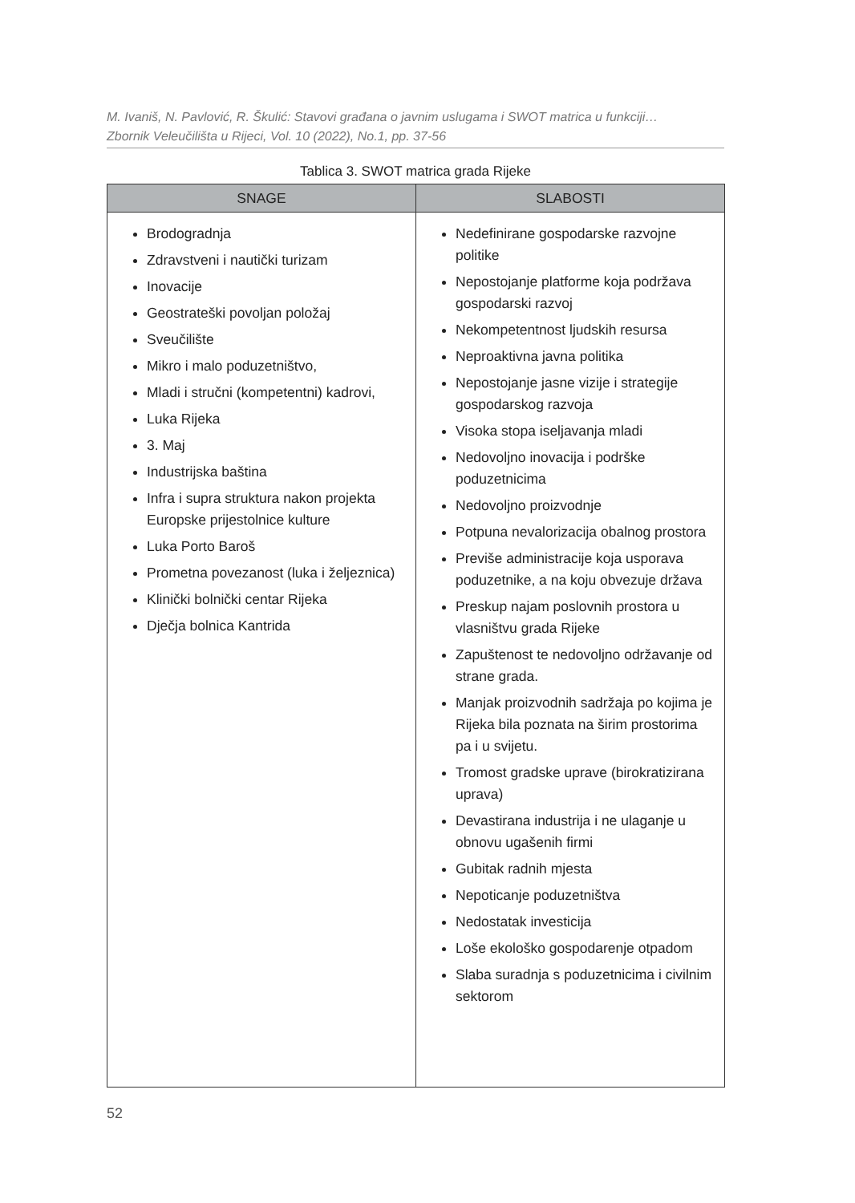M. Ivaniš, N. Pavlović, R. Škulić: Stavovi građana o javnim uslugama i SWOT matrica u funkciji…
Zbornik Veleučilišta u Rijeci, Vol. 10 (2022), No.1, pp. 37-56
Tablica 3. SWOT matrica grada Rijeke
| SNAGE | SLABOSTI |
| --- | --- |
| Brodogradnja Zdravstveni i nautički turizam Inovacije Geostrateški povoljan položaj Sveučilište Mikro i malo poduzetništvo, Mladi i stručni (kompetentni) kadrovi, Luka Rijeka 3. Maj Industrijska baština Infra i supra struktura nakon projekta Europske prijestolnice kulture Luka Porto Baroš Prometna povezanost (luka i željeznica) Klinički bolnički centar Rijeka Dječja bolnica Kantrida | Nedefinirane gospodarske razvojne politike Nepostojanje platforme koja podržava gospodarski razvoj Nekompetentnost ljudskih resursa Neproaktivna javna politika Nepostojanje jasne vizije i strategije gospodarskog razvoja Visoka stopa iseljavanja mladi Nedovoljno inovacija i podrške poduzetnicima Nedovoljno proizvodnje Potpuna nevalorizacija obalnog prostora Previše administracije koja usporava poduzetnike, a na koju obvezuje država Preskup najam poslovnih prostora u vlasništvu grada Rijeke Zapuštenost te nedovoljno održavanje od strane grada. Manjak proizvodnih sadržaja po kojima je Rijeka bila poznata na širim prostorima pa i u svijetu. Tromost gradske uprave (birokratizirana uprava) Devastirana industrija i ne ulaganje u obnovu ugašenih firmi Gubitak radnih mjesta Nepoticanje poduzetništva Nedostatak investicija Loše ekološko gospodarenje otpadom Slaba suradnja s poduzetnicima i civilnim sektorom |
52